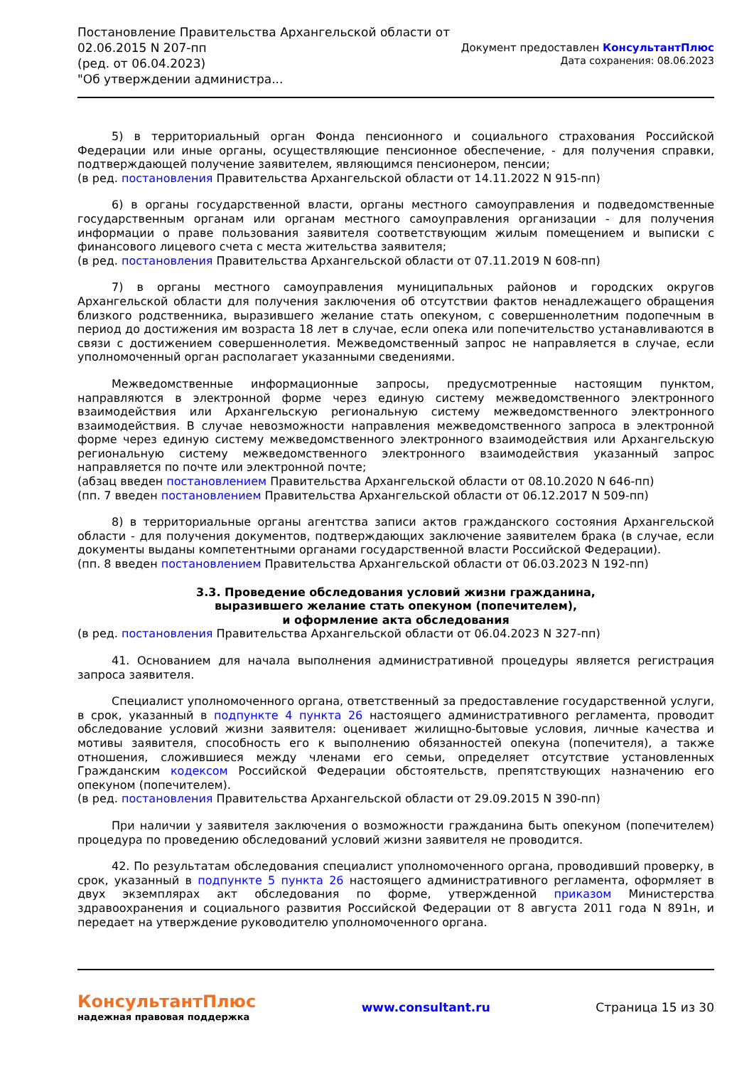Постановление Правительства Архангельской области от
02.06.2015 N 207-пп
(ред. от 06.04.2023)
"Об утверждении администра...
Документ предоставлен КонсультантПлюс
Дата сохранения: 08.06.2023
5) в территориальный орган Фонда пенсионного и социального страхования Российской Федерации или иные органы, осуществляющие пенсионное обеспечение, - для получения справки, подтверждающей получение заявителем, являющимся пенсионером, пенсии;
(в ред. постановления Правительства Архангельской области от 14.11.2022 N 915-пп)
6) в органы государственной власти, органы местного самоуправления и подведомственные государственным органам или органам местного самоуправления организации - для получения информации о праве пользования заявителя соответствующим жилым помещением и выписки с финансового лицевого счета с места жительства заявителя;
(в ред. постановления Правительства Архангельской области от 07.11.2019 N 608-пп)
7) в органы местного самоуправления муниципальных районов и городских округов Архангельской области для получения заключения об отсутствии фактов ненадлежащего обращения близкого родственника, выразившего желание стать опекуном, с совершеннолетним подопечным в период до достижения им возраста 18 лет в случае, если опека или попечительство устанавливаются в связи с достижением совершеннолетия. Межведомственный запрос не направляется в случае, если уполномоченный орган располагает указанными сведениями.
Межведомственные информационные запросы, предусмотренные настоящим пунктом, направляются в электронной форме через единую систему межведомственного электронного взаимодействия или Архангельскую региональную систему межведомственного электронного взаимодействия. В случае невозможности направления межведомственного запроса в электронной форме через единую систему межведомственного электронного взаимодействия или Архангельскую региональную систему межведомственного электронного взаимодействия указанный запрос направляется по почте или электронной почте;
(абзац введен постановлением Правительства Архангельской области от 08.10.2020 N 646-пп)
(пп. 7 введен постановлением Правительства Архангельской области от 06.12.2017 N 509-пп)
8) в территориальные органы агентства записи актов гражданского состояния Архангельской области - для получения документов, подтверждающих заключение заявителем брака (в случае, если документы выданы компетентными органами государственной власти Российской Федерации).
(пп. 8 введен постановлением Правительства Архангельской области от 06.03.2023 N 192-пп)
3.3. Проведение обследования условий жизни гражданина,
выразившего желание стать опекуном (попечителем),
и оформление акта обследования
(в ред. постановления Правительства Архангельской области от 06.04.2023 N 327-пп)
41. Основанием для начала выполнения административной процедуры является регистрация запроса заявителя.
Специалист уполномоченного органа, ответственный за предоставление государственной услуги, в срок, указанный в подпункте 4 пункта 26 настоящего административного регламента, проводит обследование условий жизни заявителя: оценивает жилищно-бытовые условия, личные качества и мотивы заявителя, способность его к выполнению обязанностей опекуна (попечителя), а также отношения, сложившиеся между членами его семьи, определяет отсутствие установленных Гражданским кодексом Российской Федерации обстоятельств, препятствующих назначению его опекуном (попечителем).
(в ред. постановления Правительства Архангельской области от 29.09.2015 N 390-пп)
При наличии у заявителя заключения о возможности гражданина быть опекуном (попечителем) процедура по проведению обследований условий жизни заявителя не проводится.
42. По результатам обследования специалист уполномоченного органа, проводивший проверку, в срок, указанный в подпункте 5 пункта 26 настоящего административного регламента, оформляет в двух экземплярах акт обследования по форме, утвержденной приказом Министерства здравоохранения и социального развития Российской Федерации от 8 августа 2011 года N 891н, и передает на утверждение руководителю уполномоченного органа.
КонсультантПлюс
надежная правовая поддержка
www.consultant.ru Страница 15 из 30